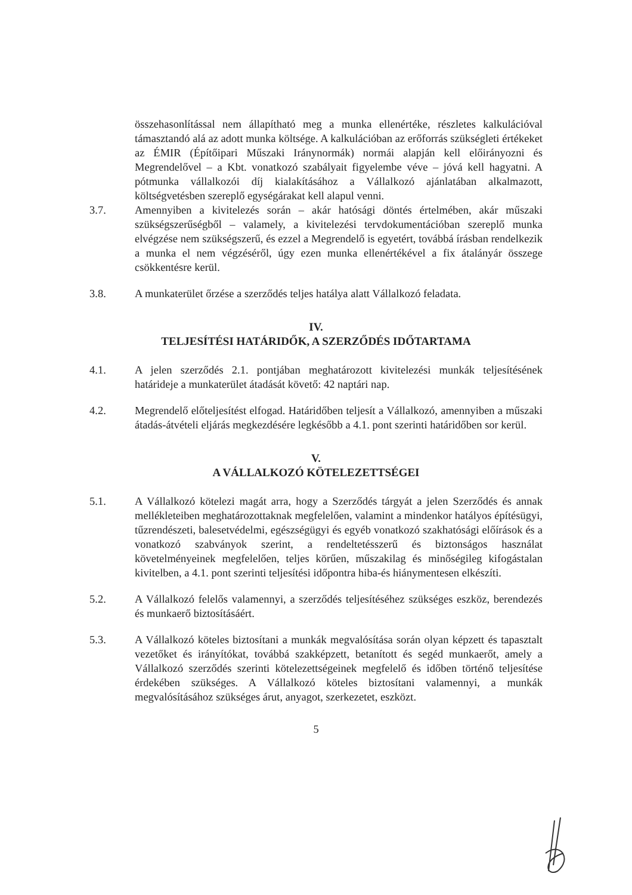összehasonlítással nem állapítható meg a munka ellenértéke, részletes kalkulációval támasztandó alá az adott munka költsége. A kalkulációban az erőforrás szükségleti értékeket az ÉMIR (Építőipari Műszaki Iránynormák) normái alapján kell előirányozni és Megrendelővel – a Kbt. vonatkozó szabályait figyelembe véve – jóvá kell hagyatni. A pótmunka vállalkozói díj kialakításához a Vállalkozó ajánlatában alkalmazott, költségvetésben szereplő egységárakat kell alapul venni.
3.7. Amennyiben a kivitelezés során – akár hatósági döntés értelmében, akár műszaki szükségszerűségből – valamely, a kivitelezési tervdokumentációban szereplő munka elvégzése nem szükségszerű, és ezzel a Megrendelő is egyetért, továbbá írásban rendelkezik a munka el nem végzéséről, úgy ezen munka ellenértékével a fix átalányár összege csökkentésre kerül.
3.8. A munkaterület őrzése a szerződés teljes hatálya alatt Vállalkozó feladata.
IV.
TELJESÍTÉSI HATÁRIDŐK, A SZERZŐDÉS IDŐTARTAMA
4.1. A jelen szerződés 2.1. pontjában meghatározott kivitelezési munkák teljesítésének határideje a munkaterület átadását követő: 42 naptári nap.
4.2. Megrendelő előteljesítést elfogad. Határidőben teljesít a Vállalkozó, amennyiben a műszaki átadás-átvételi eljárás megkezdésére legkésőbb a 4.1. pont szerinti határidőben sor kerül.
V.
A VÁLLALKOZÓ KÖTELEZETTSÉGEI
5.1. A Vállalkozó kötelezi magát arra, hogy a Szerződés tárgyát a jelen Szerződés és annak mellékleteiben meghatározottaknak megfelelően, valamint a mindenkor hatályos építésügyi, tűzrendészeti, balesetvédelmi, egészségügyi és egyéb vonatkozó szakhatósági előírások és a vonatkozó szabványok szerint, a rendeltetésszerű és biztonságos használat követelményeinek megfelelően, teljes körűen, műszakilag és minőségileg kifogástalan kivitelben, a 4.1. pont szerinti teljesítési időpontra hiba-és hiánymentesen elkészíti.
5.2. A Vállalkozó felelős valamennyi, a szerződés teljesítéséhez szükséges eszköz, berendezés és munkaerő biztosításáért.
5.3. A Vállalkozó köteles biztosítani a munkák megvalósítása során olyan képzett és tapasztalt vezetőket és irányítókat, továbbá szakképzett, betanított és segéd munkaerőt, amely a Vállalkozó szerződés szerinti kötelezettségeinek megfelelő és időben történő teljesítése érdekében szükséges. A Vállalkozó köteles biztosítani valamennyi, a munkák megvalósításához szükséges árut, anyagot, szerkezetet, eszközt.
5